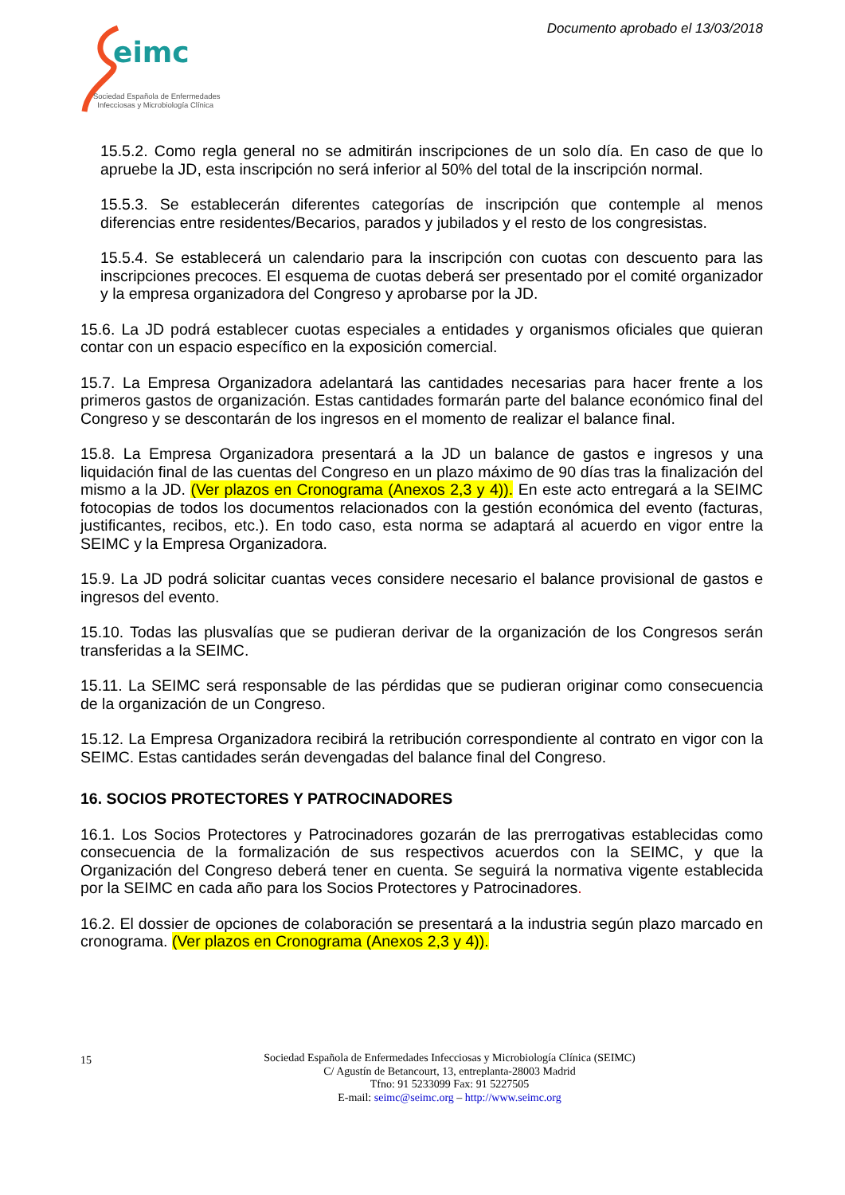Documento aprobado el 13/03/2018
eimc
Sociedad Española de Enfermedades
Infecciosas y Microbiología Clínica
15.5.2. Como regla general no se admitirán inscripciones de un solo día. En caso de que lo apruebe la JD, esta inscripción no será inferior al 50% del total de la inscripción normal.
15.5.3. Se establecerán diferentes categorías de inscripción que contemple al menos diferencias entre residentes/Becarios, parados y jubilados y el resto de los congresistas.
15.5.4. Se establecerá un calendario para la inscripción con cuotas con descuento para las inscripciones precoces. El esquema de cuotas deberá ser presentado por el comité organizador y la empresa organizadora del Congreso y aprobarse por la JD.
15.6. La JD podrá establecer cuotas especiales a entidades y organismos oficiales que quieran contar con un espacio específico en la exposición comercial.
15.7. La Empresa Organizadora adelantará las cantidades necesarias para hacer frente a los primeros gastos de organización. Estas cantidades formarán parte del balance económico final del Congreso y se descontarán de los ingresos en el momento de realizar el balance final.
15.8. La Empresa Organizadora presentará a la JD un balance de gastos e ingresos y una liquidación final de las cuentas del Congreso en un plazo máximo de 90 días tras la finalización del mismo a la JD. (Ver plazos en Cronograma (Anexos 2,3 y 4)). En este acto entregará a la SEIMC fotocopias de todos los documentos relacionados con la gestión económica del evento (facturas, justificantes, recibos, etc.). En todo caso, esta norma se adaptará al acuerdo en vigor entre la SEIMC y la Empresa Organizadora.
15.9. La JD podrá solicitar cuantas veces considere necesario el balance provisional de gastos e ingresos del evento.
15.10. Todas las plusvalías que se pudieran derivar de la organización de los Congresos serán transferidas a la SEIMC.
15.11. La SEIMC será responsable de las pérdidas que se pudieran originar como consecuencia de la organización de un Congreso.
15.12. La Empresa Organizadora recibirá la retribución correspondiente al contrato en vigor con la SEIMC. Estas cantidades serán devengadas del balance final del Congreso.
16. SOCIOS PROTECTORES Y PATROCINADORES
16.1. Los Socios Protectores y Patrocinadores gozarán de las prerrogativas establecidas como consecuencia de la formalización de sus respectivos acuerdos con la SEIMC, y que la Organización del Congreso deberá tener en cuenta. Se seguirá la normativa vigente establecida por la SEIMC en cada año para los Socios Protectores y Patrocinadores.
16.2. El dossier de opciones de colaboración se presentará a la industria según plazo marcado en cronograma. (Ver plazos en Cronograma (Anexos 2,3 y 4)).
15
Sociedad Española de Enfermedades Infecciosas y Microbiología Clínica (SEIMC)
C/ Agustín de Betancourt, 13, entreplanta-28003 Madrid
Tfno: 91 5233099 Fax: 91 5227505
E-mail: seimc@seimc.org – http://www.seimc.org